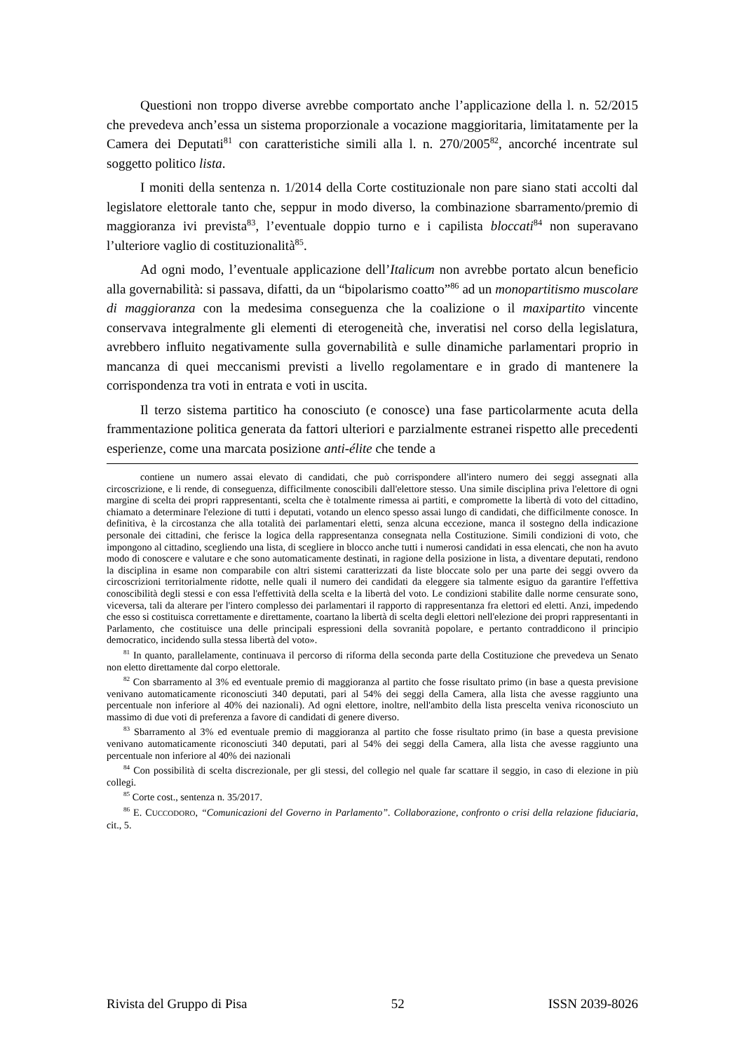Questioni non troppo diverse avrebbe comportato anche l’applicazione della l. n. 52/2015 che prevedeva anch’essa un sistema proporzionale a vocazione maggioritaria, limitatamente per la Camera dei Deputati<sup>81</sup> con caratteristiche simili alla l. n. 270/2005<sup>82</sup>, ancorché incentrate sul soggetto politico lista.
I moniti della sentenza n. 1/2014 della Corte costituzionale non pare siano stati accolti dal legislatore elettorale tanto che, seppur in modo diverso, la combinazione sbarramento/premio di maggioranza ivi prevista<sup>83</sup>, l’eventuale doppio turno e i capilista bloccati<sup>84</sup> non superavano l’ulteriore vaglio di costituzionalità<sup>85</sup>.
Ad ogni modo, l’eventuale applicazione dell’Italicum non avrebbe portato alcun beneficio alla governabilità: si passava, difatti, da un “bipolarismo coatto”<sup>86</sup> ad un monopartitismo muscolare di maggioranza con la medesima conseguenza che la coalizione o il maxipartito vincente conservava integralmente gli elementi di eterogeneità che, inveratisi nel corso della legislatura, avrebbero influito negativamente sulla governabilità e sulle dinamiche parlamentari proprio in mancanza di quei meccanismi previsti a livello regolamentare e in grado di mantenere la corrispondenza tra voti in entrata e voti in uscita.
Il terzo sistema partitico ha conosciuto (e conosce) una fase particolarmente acuta della frammentazione politica generata da fattori ulteriori e parzialmente estranei rispetto alle precedenti esperienze, come una marcata posizione anti-élite che tende a
contiene un numero assai elevato di candidati, che può corrispondere all'intero numero dei seggi assegnati alla circoscrizione, e li rende, di conseguenza, difficilmente conoscibili dall'elettore stesso. Una simile disciplina priva l'elettore di ogni margine di scelta dei propri rappresentanti, scelta che è totalmente rimessa ai partiti, e compromette la libertà di voto del cittadino, chiamato a determinare l'elezione di tutti i deputati, votando un elenco spesso assai lungo di candidati, che difficilmente conosce. In definitiva, è la circostanza che alla totalità dei parlamentari eletti, senza alcuna eccezione, manca il sostegno della indicazione personale dei cittadini, che ferisce la logica della rappresentanza consegnata nella Costituzione. Simili condizioni di voto, che impongono al cittadino, scegliendo una lista, di scegliere in blocco anche tutti i numerosi candidati in essa elencati, che non ha avuto modo di conoscere e valutare e che sono automaticamente destinati, in ragione della posizione in lista, a diventare deputati, rendono la disciplina in esame non comparabile con altri sistemi caratterizzati da liste bloccate solo per una parte dei seggi ovvero da circoscrizioni territorialmente ridotte, nelle quali il numero dei candidati da eleggere sia talmente esiguo da garantire l'effettiva conoscibilità degli stessi e con essa l'effettività della scelta e la libertà del voto. Le condizioni stabilite dalle norme censurate sono, viceversa, tali da alterare per l'intero complesso dei parlamentari il rapporto di rappresentanza fra elettori ed eletti. Anzi, impedendo che esso si costituisca correttamente e direttamente, coartano la libertà di scelta degli elettori nell'elezione dei propri rappresentanti in Parlamento, che costituisce una delle principali espressioni della sovranità popolare, e pertanto contraddicono il principio democratico, incidendo sulla stessa libertà del voto».
<sup>81</sup> In quanto, parallelamente, continuava il percorso di riforma della seconda parte della Costituzione che prevedeva un Senato non eletto direttamente dal corpo elettorale.
<sup>82</sup> Con sbarramento al 3% ed eventuale premio di maggioranza al partito che fosse risultato primo (in base a questa previsione venivano automaticamente riconosciuti 340 deputati, pari al 54% dei seggi della Camera, alla lista che avesse raggiunto una percentuale non inferiore al 40% dei nazionali). Ad ogni elettore, inoltre, nell'ambito della lista prescelta veniva riconosciuto un massimo di due voti di preferenza a favore di candidati di genere diverso.
<sup>83</sup> Sbarramento al 3% ed eventuale premio di maggioranza al partito che fosse risultato primo (in base a questa previsione venivano automaticamente riconosciuti 340 deputati, pari al 54% dei seggi della Camera, alla lista che avesse raggiunto una percentuale non inferiore al 40% dei nazionali
<sup>84</sup> Con possibilità di scelta discrezionale, per gli stessi, del collegio nel quale far scattare il seggio, in caso di elezione in più collegi.
<sup>85</sup> Corte cost., sentenza n. 35/2017.
<sup>86</sup> E. CUCCODORO, “Comunicazioni del Governo in Parlamento”. Collaborazione, confronto o crisi della relazione fiduciaria, cit., 5.
Rivista del Gruppo di Pisa 52 ISSN 2039-8026